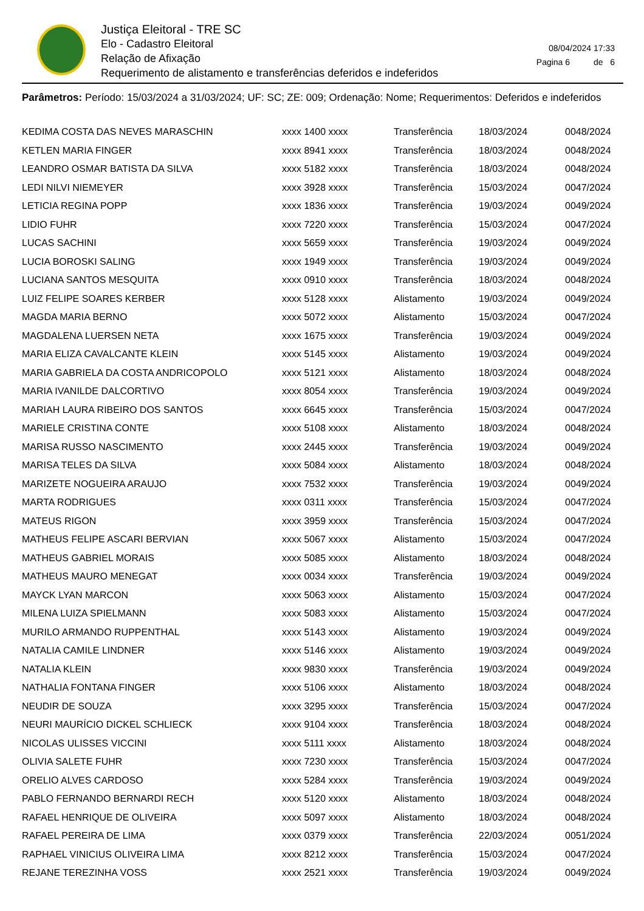Justiça Eleitoral - TRE SC
Elo - Cadastro Eleitoral
Relação de Afixação
Requerimento de alistamento e transferências deferidos e indeferidos
08/04/2024 17:33
Pagina 6 de 6
Parâmetros: Período: 15/03/2024 a 31/03/2024; UF: SC; ZE: 009; Ordenação: Nome; Requerimentos: Deferidos e indeferidos
| KEDIMA COSTA DAS NEVES MARASCHIN | xxxx 1400 xxxx | Transferência | 18/03/2024 | 0048/2024 |
| KETLEN MARIA FINGER | xxxx 8941 xxxx | Transferência | 18/03/2024 | 0048/2024 |
| LEANDRO OSMAR BATISTA DA SILVA | xxxx 5182 xxxx | Transferência | 18/03/2024 | 0048/2024 |
| LEDI NILVI NIEMEYER | xxxx 3928 xxxx | Transferência | 15/03/2024 | 0047/2024 |
| LETICIA REGINA POPP | xxxx 1836 xxxx | Transferência | 19/03/2024 | 0049/2024 |
| LIDIO FUHR | xxxx 7220 xxxx | Transferência | 15/03/2024 | 0047/2024 |
| LUCAS SACHINI | xxxx 5659 xxxx | Transferência | 19/03/2024 | 0049/2024 |
| LUCIA BOROSKI SALING | xxxx 1949 xxxx | Transferência | 19/03/2024 | 0049/2024 |
| LUCIANA SANTOS MESQUITA | xxxx 0910 xxxx | Transferência | 18/03/2024 | 0048/2024 |
| LUIZ FELIPE SOARES KERBER | xxxx 5128 xxxx | Alistamento | 19/03/2024 | 0049/2024 |
| MAGDA MARIA BERNO | xxxx 5072 xxxx | Alistamento | 15/03/2024 | 0047/2024 |
| MAGDALENA LUERSEN NETA | xxxx 1675 xxxx | Transferência | 19/03/2024 | 0049/2024 |
| MARIA ELIZA CAVALCANTE KLEIN | xxxx 5145 xxxx | Alistamento | 19/03/2024 | 0049/2024 |
| MARIA GABRIELA DA COSTA ANDRICOPOLO | xxxx 5121 xxxx | Alistamento | 18/03/2024 | 0048/2024 |
| MARIA IVANILDE DALCORTIVO | xxxx 8054 xxxx | Transferência | 19/03/2024 | 0049/2024 |
| MARIAH LAURA RIBEIRO DOS SANTOS | xxxx 6645 xxxx | Transferência | 15/03/2024 | 0047/2024 |
| MARIELE CRISTINA CONTE | xxxx 5108 xxxx | Alistamento | 18/03/2024 | 0048/2024 |
| MARISA RUSSO NASCIMENTO | xxxx 2445 xxxx | Transferência | 19/03/2024 | 0049/2024 |
| MARISA TELES DA SILVA | xxxx 5084 xxxx | Alistamento | 18/03/2024 | 0048/2024 |
| MARIZETE NOGUEIRA ARAUJO | xxxx 7532 xxxx | Transferência | 19/03/2024 | 0049/2024 |
| MARTA RODRIGUES | xxxx 0311 xxxx | Transferência | 15/03/2024 | 0047/2024 |
| MATEUS RIGON | xxxx 3959 xxxx | Transferência | 15/03/2024 | 0047/2024 |
| MATHEUS FELIPE ASCARI BERVIAN | xxxx 5067 xxxx | Alistamento | 15/03/2024 | 0047/2024 |
| MATHEUS GABRIEL MORAIS | xxxx 5085 xxxx | Alistamento | 18/03/2024 | 0048/2024 |
| MATHEUS MAURO MENEGAT | xxxx 0034 xxxx | Transferência | 19/03/2024 | 0049/2024 |
| MAYCK LYAN MARCON | xxxx 5063 xxxx | Alistamento | 15/03/2024 | 0047/2024 |
| MILENA LUIZA SPIELMANN | xxxx 5083 xxxx | Alistamento | 15/03/2024 | 0047/2024 |
| MURILO ARMANDO RUPPENTHAL | xxxx 5143 xxxx | Alistamento | 19/03/2024 | 0049/2024 |
| NATALIA CAMILE LINDNER | xxxx 5146 xxxx | Alistamento | 19/03/2024 | 0049/2024 |
| NATALIA KLEIN | xxxx 9830 xxxx | Transferência | 19/03/2024 | 0049/2024 |
| NATHALIA FONTANA FINGER | xxxx 5106 xxxx | Alistamento | 18/03/2024 | 0048/2024 |
| NEUDIR DE SOUZA | xxxx 3295 xxxx | Transferência | 15/03/2024 | 0047/2024 |
| NEURI MAURÍCIO DICKEL SCHLIECK | xxxx 9104 xxxx | Transferência | 18/03/2024 | 0048/2024 |
| NICOLAS ULISSES VICCINI | xxxx 5111 xxxx | Alistamento | 18/03/2024 | 0048/2024 |
| OLIVIA SALETE FUHR | xxxx 7230 xxxx | Transferência | 15/03/2024 | 0047/2024 |
| ORELIO ALVES CARDOSO | xxxx 5284 xxxx | Transferência | 19/03/2024 | 0049/2024 |
| PABLO FERNANDO BERNARDI RECH | xxxx 5120 xxxx | Alistamento | 18/03/2024 | 0048/2024 |
| RAFAEL HENRIQUE DE OLIVEIRA | xxxx 5097 xxxx | Alistamento | 18/03/2024 | 0048/2024 |
| RAFAEL PEREIRA DE LIMA | xxxx 0379 xxxx | Transferência | 22/03/2024 | 0051/2024 |
| RAPHAEL VINICIUS OLIVEIRA LIMA | xxxx 8212 xxxx | Transferência | 15/03/2024 | 0047/2024 |
| REJANE TEREZINHA VOSS | xxxx 2521 xxxx | Transferência | 19/03/2024 | 0049/2024 |